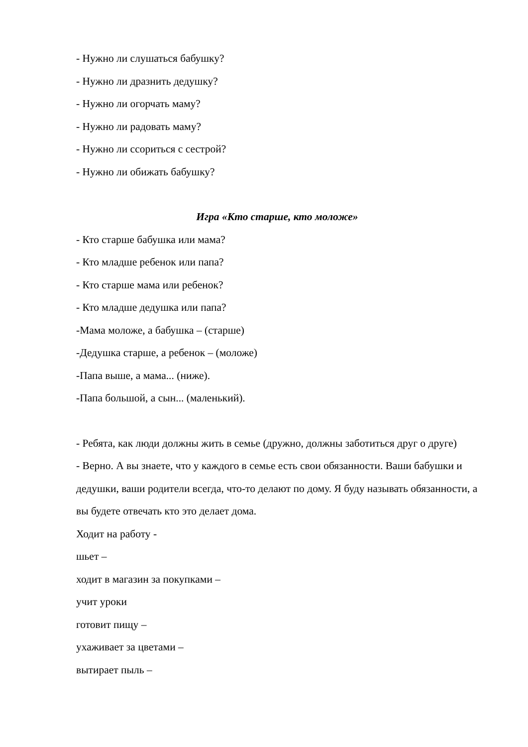- Нужно ли слушаться бабушку?
- Нужно ли дразнить дедушку?
- Нужно ли огорчать маму?
- Нужно ли радовать маму?
- Нужно ли ссориться с сестрой?
- Нужно ли обижать бабушку?
Игра «Кто старше, кто моложе»
- Кто старше бабушка или мама?
- Кто младше ребенок или папа?
- Кто старше мама или ребенок?
- Кто младше дедушка или папа?
-Мама моложе, а бабушка – (старше)
-Дедушка старше, а ребенок – (моложе)
-Папа выше, а мама... (ниже).
-Папа большой, а сын... (маленький).
- Ребята, как люди должны жить в семье (дружно, должны заботиться друг о друге)
- Верно. А вы знаете, что у каждого в семье есть свои обязанности. Ваши бабушки и дедушки, ваши родители всегда, что-то делают по дому. Я буду называть обязанности, а вы будете отвечать кто это делает дома.
Ходит на работу -
шьет –
ходит в магазин за покупками –
учит уроки
готовит пищу –
ухаживает за цветами –
вытирает пыль –